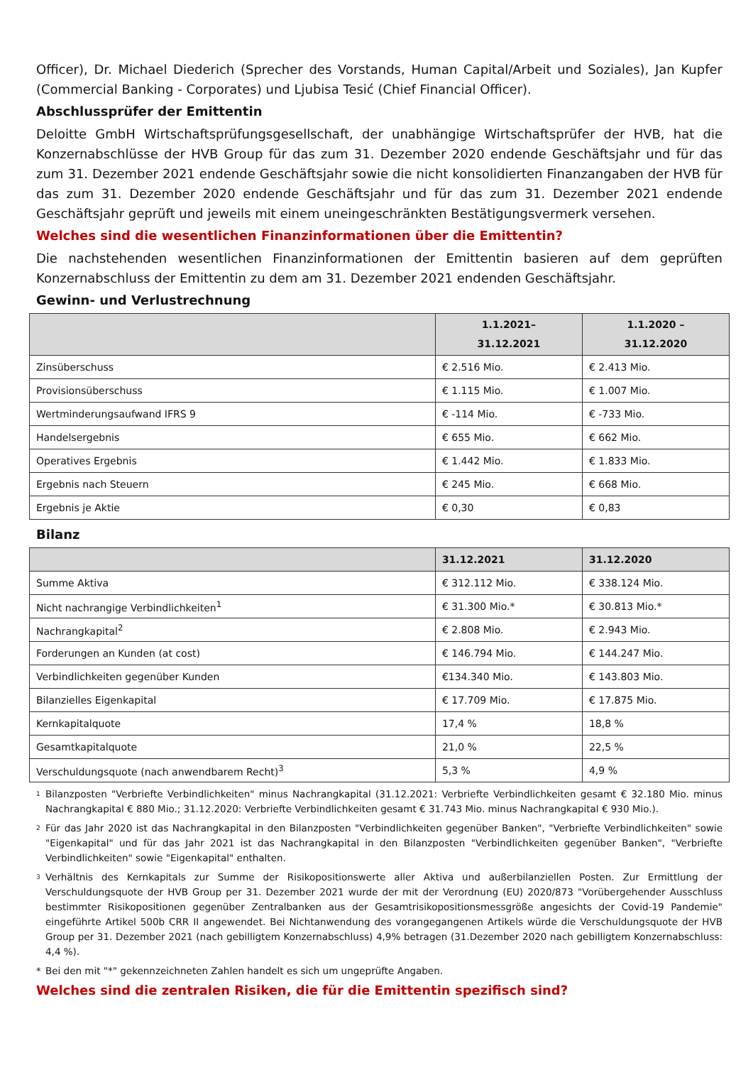Officer), Dr. Michael Diederich (Sprecher des Vorstands, Human Capital/Arbeit und Soziales), Jan Kupfer (Commercial Banking - Corporates) und Ljubisa Tesić (Chief Financial Officer).
Abschlussprüfer der Emittentin
Deloitte GmbH Wirtschaftsprüfungsgesellschaft, der unabhängige Wirtschaftsprüfer der HVB, hat die Konzernabschlüsse der HVB Group für das zum 31. Dezember 2020 endende Geschäftsjahr und für das zum 31. Dezember 2021 endende Geschäftsjahr sowie die nicht konsolidierten Finanzangaben der HVB für das zum 31. Dezember 2020 endende Geschäftsjahr und für das zum 31. Dezember 2021 endende Geschäftsjahr geprüft und jeweils mit einem uneingeschränkten Bestätigungsvermerk versehen.
Welches sind die wesentlichen Finanzinformationen über die Emittentin?
Die nachstehenden wesentlichen Finanzinformationen der Emittentin basieren auf dem geprüften Konzernabschluss der Emittentin zu dem am 31. Dezember 2021 endenden Geschäftsjahr.
Gewinn- und Verlustrechnung
| | 1.1.2021– 31.12.2021 | 1.1.2020 – 31.12.2020 |
| --- | --- | --- |
| Zinsüberschuss | € 2.516 Mio. | € 2.413 Mio. |
| Provisionsüberschuss | € 1.115 Mio. | € 1.007 Mio. |
| Wertminderungsaufwand IFRS 9 | € -114 Mio. | € -733 Mio. |
| Handelsergebnis | € 655 Mio. | € 662 Mio. |
| Operatives Ergebnis | € 1.442 Mio. | € 1.833 Mio. |
| Ergebnis nach Steuern | € 245 Mio. | € 668 Mio. |
| Ergebnis je Aktie | € 0,30 | € 0,83 |
Bilanz
| | 31.12.2021 | 31.12.2020 |
| --- | --- | --- |
| Summe Aktiva | € 312.112 Mio. | € 338.124 Mio. |
| Nicht nachrangige Verbindlichkeiten<sup>1</sup> | € 31.300 Mio.* | € 30.813 Mio.* |
| Nachrangkapital<sup>2</sup> | € 2.808 Mio. | € 2.943 Mio. |
| Forderungen an Kunden (at cost) | € 146.794 Mio. | € 144.247 Mio. |
| Verbindlichkeiten gegenüber Kunden | €134.340 Mio. | € 143.803 Mio. |
| Bilanzielles Eigenkapital | € 17.709 Mio. | € 17.875 Mio. |
| Kernkapitalquote | 17,4 % | 18,8 % |
| Gesamtkapitalquote | 21,0 % | 22,5 % |
| Verschuldungsquote (nach anwendbarem Recht)<sup>3</sup> | 5,3 % | 4,9 % |
1 Bilanzposten "Verbriefte Verbindlichkeiten" minus Nachrangkapital (31.12.2021: Verbriefte Verbindlichkeiten gesamt € 32.180 Mio. minus Nachrangkapital € 880 Mio.; 31.12.2020: Verbriefte Verbindlichkeiten gesamt € 31.743 Mio. minus Nachrangkapital € 930 Mio.).
2 Für das Jahr 2020 ist das Nachrangkapital in den Bilanzposten "Verbindlichkeiten gegenüber Banken", "Verbriefte Verbindlichkeiten" sowie "Eigenkapital" und für das Jahr 2021 ist das Nachrangkapital in den Bilanzposten "Verbindlichkeiten gegenüber Banken", "Verbriefte Verbindlichkeiten" sowie "Eigenkapital" enthalten.
3 Verhältnis des Kernkapitals zur Summe der Risikopositionswerte aller Aktiva und außerbilanziellen Posten. Zur Ermittlung der Verschuldungsquote der HVB Group per 31. Dezember 2021 wurde der mit der Verordnung (EU) 2020/873 "Vorübergehender Ausschluss bestimmter Risikopositionen gegenüber Zentralbanken aus der Gesamtrisikopositionsmessgröße angesichts der Covid-19 Pandemie" eingeführte Artikel 500b CRR II angewendet. Bei Nichtanwendung des vorangegangenen Artikels würde die Verschuldungsquote der HVB Group per 31. Dezember 2021 (nach gebilligtem Konzernabschluss) 4,9% betragen (31.Dezember 2020 nach gebilligtem Konzernabschluss: 4,4 %).
* Bei den mit "*" gekennzeichneten Zahlen handelt es sich um ungeprüfte Angaben.
Welches sind die zentralen Risiken, die für die Emittentin spezifisch sind?